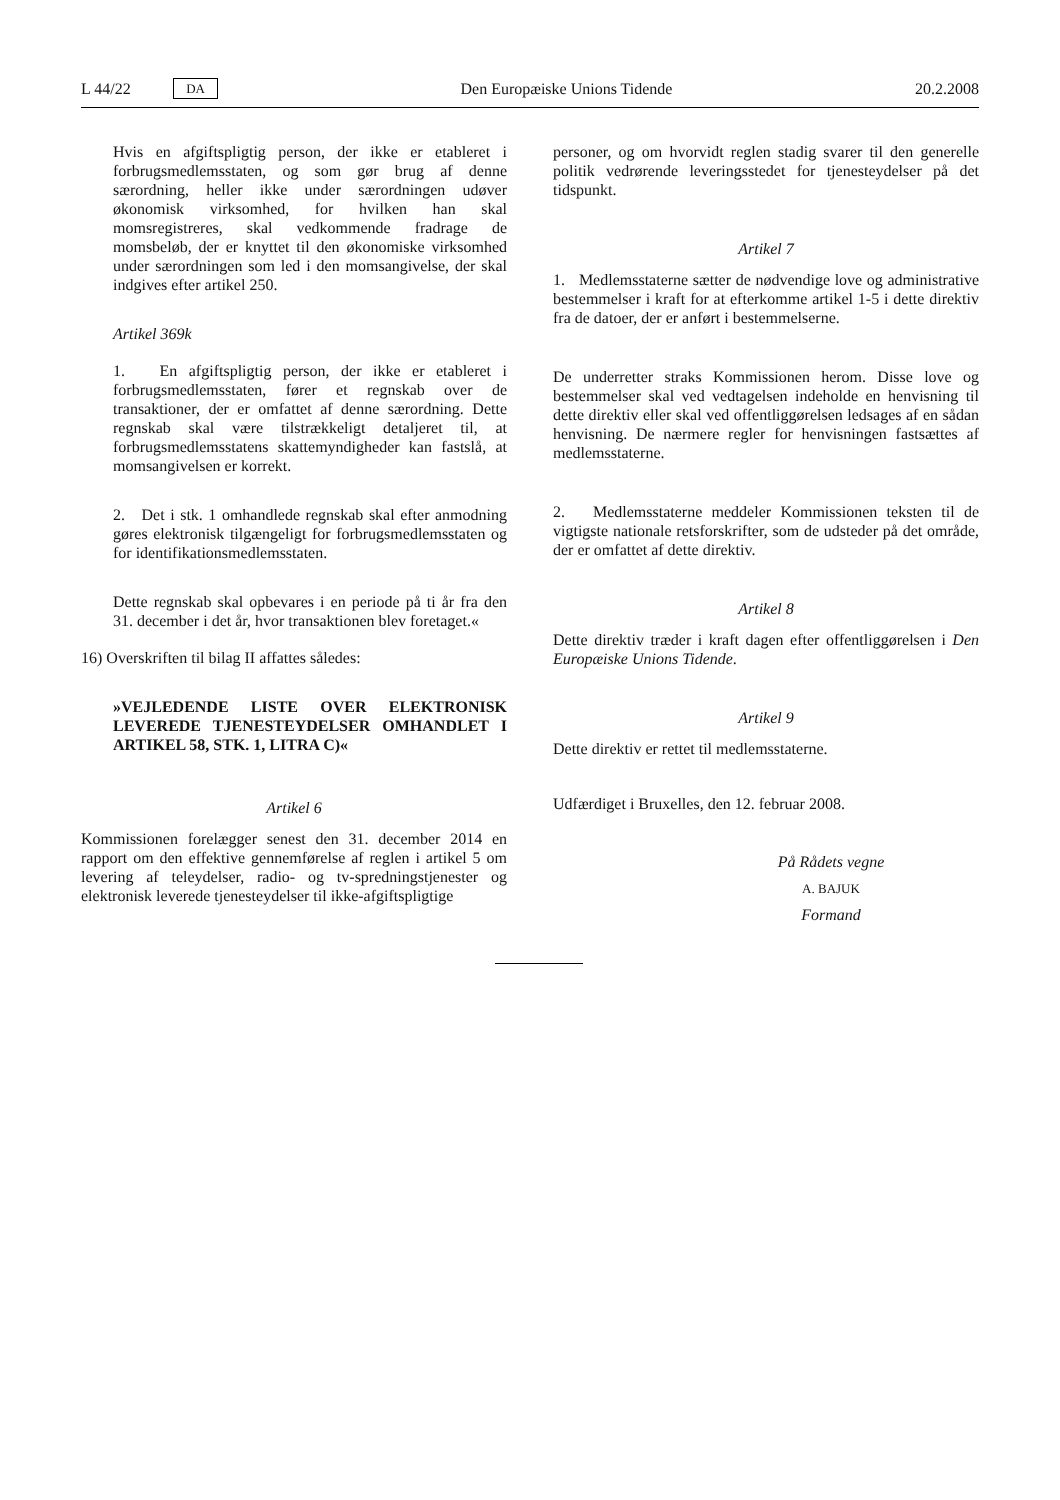L 44/22 DA Den Europæiske Unions Tidende 20.2.2008
Hvis en afgiftspligtig person, der ikke er etableret i forbrugsmedlemsstaten, og som gør brug af denne særordning, heller ikke under særordningen udøver økonomisk virksomhed, for hvilken han skal momsregistreres, skal vedkommende fradrage de momsbeløb, der er knyttet til den økonomiske virksomhed under særordningen som led i den momsangivelse, der skal indgives efter artikel 250.
Artikel 369k
1. En afgiftspligtig person, der ikke er etableret i forbrugsmedlemsstaten, fører et regnskab over de transaktioner, der er omfattet af denne særordning. Dette regnskab skal være tilstrækkeligt detaljeret til, at forbrugsmedlemsstatens skattemyndigheder kan fastslå, at momsangivelsen er korrekt.
2. Det i stk. 1 omhandlede regnskab skal efter anmodning gøres elektronisk tilgængeligt for forbrugsmedlemsstaten og for identifikationsmedlemsstaten.
Dette regnskab skal opbevares i en periode på ti år fra den 31. december i det år, hvor transaktionen blev foretaget.«
16) Overskriften til bilag II affattes således:
»VEJLEDENDE LISTE OVER ELEKTRONISK LEVEREDE TJENESTEYDELSER OMHANDLET I ARTIKEL 58, STK. 1, LITRA C)«
Artikel 6
Kommissionen forelægger senest den 31. december 2014 en rapport om den effektive gennemførelse af reglen i artikel 5 om levering af teleydelser, radio- og tv-spredningstjenester og elektronisk leverede tjenesteydelser til ikke-afgiftspligtige
personer, og om hvorvidt reglen stadig svarer til den generelle politik vedrørende leveringsstedet for tjenesteydelser på det tidspunkt.
Artikel 7
1. Medlemsstaterne sætter de nødvendige love og administrative bestemmelser i kraft for at efterkomme artikel 1-5 i dette direktiv fra de datoer, der er anført i bestemmelserne.
De underretter straks Kommissionen herom. Disse love og bestemmelser skal ved vedtagelsen indeholde en henvisning til dette direktiv eller skal ved offentliggørelsen ledsages af en sådan henvisning. De nærmere regler for henvisningen fastsættes af medlemsstaterne.
2. Medlemsstaterne meddeler Kommissionen teksten til de vigtigste nationale retsforskrifter, som de udsteder på det område, der er omfattet af dette direktiv.
Artikel 8
Dette direktiv træder i kraft dagen efter offentliggørelsen i Den Europæiske Unions Tidende.
Artikel 9
Dette direktiv er rettet til medlemsstaterne.
Udfærdiget i Bruxelles, den 12. februar 2008.
På Rådets vegne
A. BAJUK
Formand